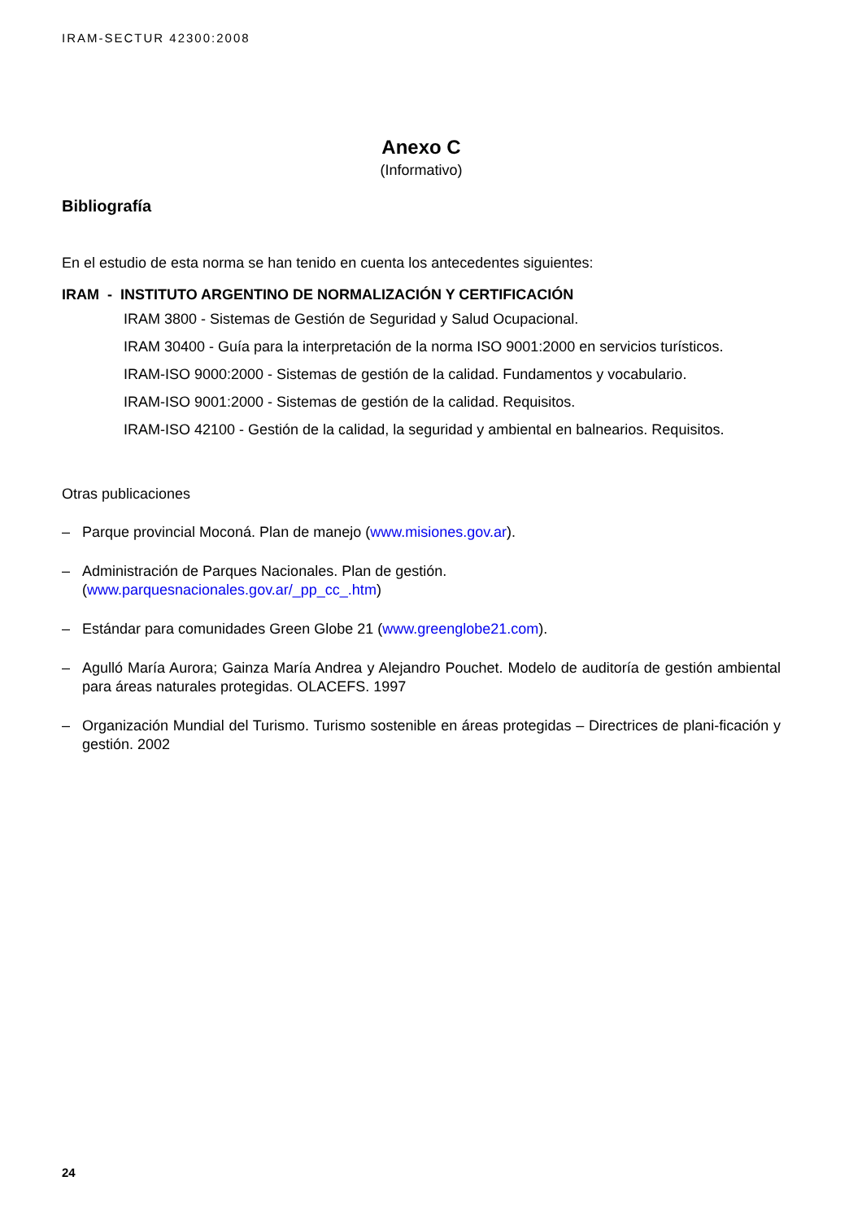IRAM-SECTUR 42300:2008
Anexo C
(Informativo)
Bibliografía
En el estudio de esta norma se han tenido en cuenta los antecedentes siguientes:
IRAM - INSTITUTO ARGENTINO DE NORMALIZACIÓN Y CERTIFICACIÓN
IRAM 3800 - Sistemas de Gestión de Seguridad y Salud Ocupacional.
IRAM 30400 - Guía para la interpretación de la norma ISO 9001:2000 en servicios turísticos.
IRAM-ISO 9000:2000 - Sistemas de gestión de la calidad. Fundamentos y vocabulario.
IRAM-ISO 9001:2000 - Sistemas de gestión de la calidad. Requisitos.
IRAM-ISO 42100 - Gestión de la calidad, la seguridad y ambiental en balnearios. Requisitos.
Otras publicaciones
– Parque provincial Moconá. Plan de manejo (www.misiones.gov.ar).
– Administración de Parques Nacionales. Plan de gestión.
(www.parquesnacionales.gov.ar/_pp_cc_.htm)
– Estándar para comunidades Green Globe 21 (www.greenglobe21.com).
– Agulló María Aurora; Gainza María Andrea y Alejandro Pouchet. Modelo de auditoría de gestión ambiental para áreas naturales protegidas. OLACEFS. 1997
– Organización Mundial del Turismo. Turismo sostenible en áreas protegidas – Directrices de plani-ficación y gestión. 2002
24